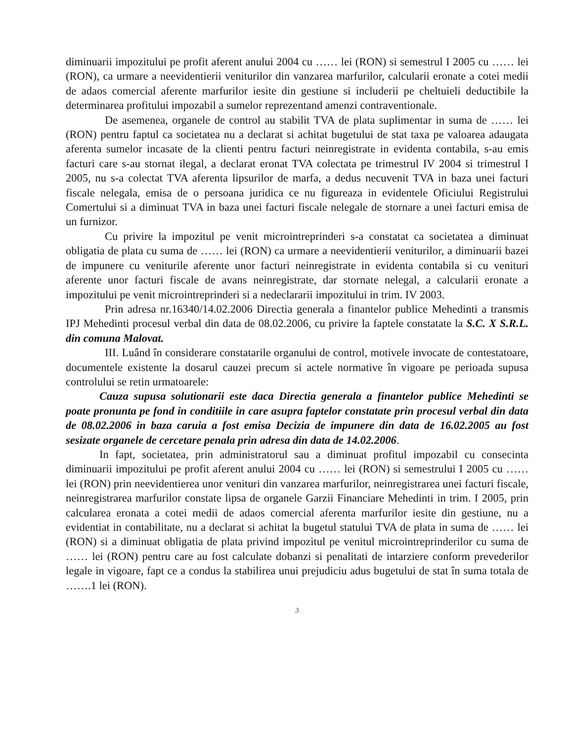diminuarii impozitului pe profit aferent anului 2004 cu …… lei (RON) si semestrul I 2005 cu …… lei (RON), ca urmare a neevidentierii veniturilor din vanzarea marfurilor, calcularii eronate a cotei medii de adaos comercial aferente marfurilor iesite din gestiune si includerii pe cheltuieli deductibile la determinarea profitului impozabil a sumelor reprezentand amenzi contraventionale.
De asemenea, organele de control au stabilit TVA de plata suplimentar in suma de …… lei (RON) pentru faptul ca societatea nu a declarat si achitat bugetului de stat taxa pe valoarea adaugata aferenta sumelor incasate de la clienti pentru facturi neinregistrate in evidenta contabila, s-au emis facturi care s-au stornat ilegal, a declarat eronat TVA colectata pe trimestrul IV 2004 si trimestrul I 2005, nu s-a colectat TVA aferenta lipsurilor de marfa, a dedus necuvenit TVA in baza unei facturi fiscale nelegala, emisa de o persoana juridica ce nu figureaza in evidentele Oficiului Registrului Comertului si a diminuat TVA in baza unei facturi fiscale nelegale de stornare a unei facturi emisa de un furnizor.
Cu privire la impozitul pe venit microintreprinderi s-a constatat ca societatea a diminuat obligatia de plata cu suma de …… lei (RON) ca urmare a neevidentierii veniturilor, a diminuarii bazei de impunere cu veniturile aferente unor facturi neinregistrate in evidenta contabila si cu venituri aferente unor facturi fiscale de avans neinregistrate, dar stornate nelegal, a calcularii eronate a impozitului pe venit microintreprinderi si a nedeclararii impozitului in trim. IV 2003.
Prin adresa nr.16340/14.02.2006 Directia generala a finantelor publice Mehedinti a transmis IPJ Mehedinti procesul verbal din data de 08.02.2006, cu privire la faptele constatate la S.C. X S.R.L. din comuna Malovat.
III. Luând în considerare constatarile organului de control, motivele invocate de contestatoare, documentele existente la dosarul cauzei precum si actele normative în vigoare pe perioada supusa controlului se retin urmatoarele:
Cauza supusa solutionarii este daca Directia generala a finantelor publice Mehedinti se poate pronunta pe fond in conditiile in care asupra faptelor constatate prin procesul verbal din data de 08.02.2006 in baza caruia a fost emisa Decizia de impunere din data de 16.02.2005 au fost sesizate organele de cercetare penala prin adresa din data de 14.02.2006.
In fapt, societatea, prin administratorul sau a diminuat profitul impozabil cu consecinta diminuarii impozitului pe profit aferent anului 2004 cu …… lei (RON) si semestrului I 2005 cu …… lei (RON) prin neevidentierea unor venituri din vanzarea marfurilor, neinregistrarea unei facturi fiscale, neinregistrarea marfurilor constate lipsa de organele Garzii Financiare Mehedinti in trim. I 2005, prin calcularea eronata a cotei medii de adaos comercial aferenta marfurilor iesite din gestiune, nu a evidentiat in contabilitate, nu a declarat si achitat la bugetul statului TVA de plata in suma de …… lei (RON) si a diminuat obligatia de plata privind impozitul pe venitul microintreprinderilor cu suma de …… lei (RON) pentru care au fost calculate dobanzi si penalitati de intarziere conform prevederilor legale in vigoare, fapt ce a condus la stabilirea unui prejudiciu adus bugetului de stat în suma totala de …….1 lei (RON).
3